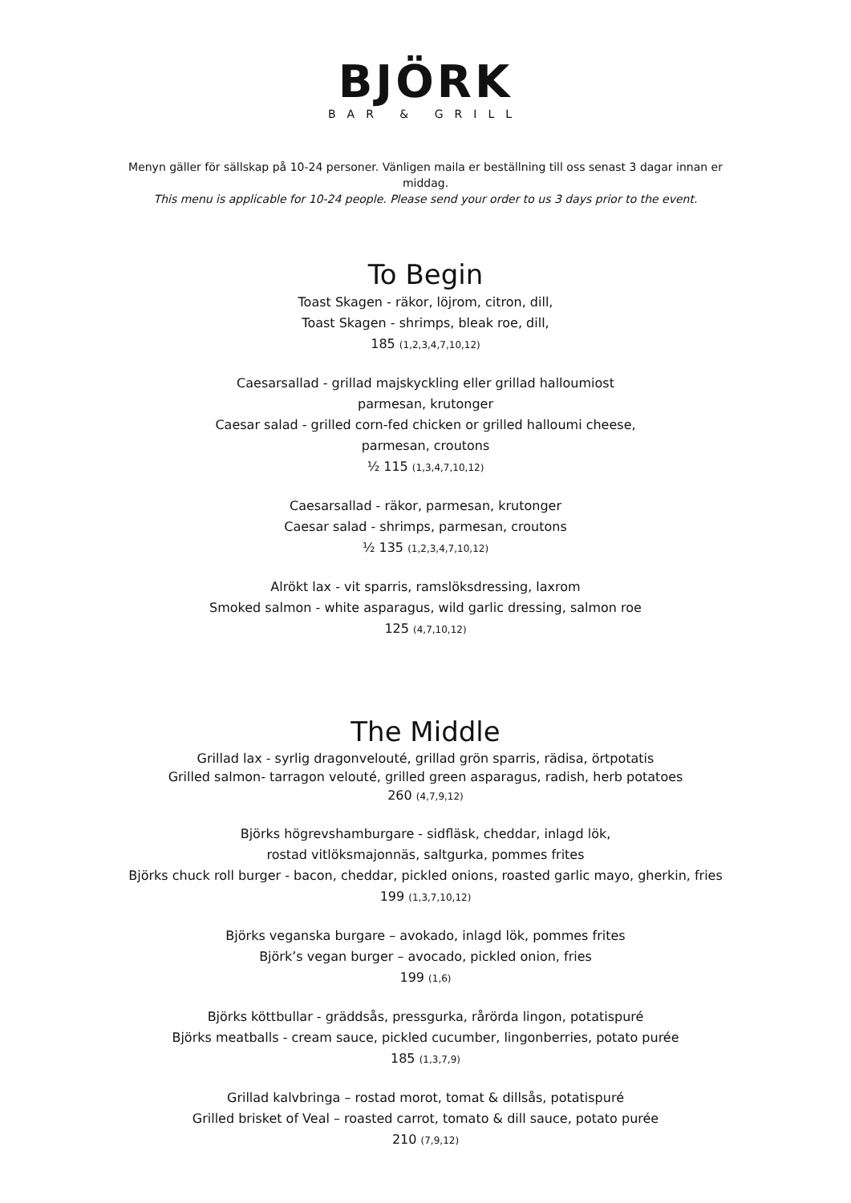BJÖRK
BAR & GRILL
Menyn gäller för sällskap på 10-24 personer. Vänligen maila er beställning till oss senast 3 dagar innan er middag.
This menu is applicable for 10-24 people. Please send your order to us 3 days prior to the event.
To Begin
Toast Skagen - räkor, löjrom, citron, dill,
Toast Skagen - shrimps, bleak roe, dill,
185 (1,2,3,4,7,10,12)
Caesarsallad - grillad majskyckling eller grillad halloumiost
parmesan, krutonger
Caesar salad - grilled corn-fed chicken or grilled halloumi cheese,
parmesan, croutons
½ 115 (1,3,4,7,10,12)
Caesarsallad - räkor, parmesan, krutonger
Caesar salad - shrimps, parmesan, croutons
½ 135 (1,2,3,4,7,10,12)
Alrökt lax - vit sparris, ramslöksdressing, laxrom
Smoked salmon - white asparagus, wild garlic dressing, salmon roe
125 (4,7,10,12)
The Middle
Grillad lax - syrlig dragonvelouté, grillad grön sparris, rädisa, örtpotatis
Grilled salmon- tarragon velouté, grilled green asparagus, radish, herb potatoes
260 (4,7,9,12)
Björks högrevshamburgare - sidfläsk, cheddar, inlagd lök,
rostad vitlöksmajonnäs, saltgurka, pommes frites
Björks chuck roll burger - bacon, cheddar, pickled onions, roasted garlic mayo, gherkin, fries
199 (1,3,7,10,12)
Björks veganska burgare – avokado, inlagd lök, pommes frites
Björk’s vegan burger – avocado, pickled onion, fries
199 (1,6)
Björks köttbullar - gräddsås, pressgurka, rårörda lingon, potatispuré
Björks meatballs - cream sauce, pickled cucumber, lingonberries, potato purée
185 (1,3,7,9)
Grillad kalvbringa – rostad morot, tomat & dillsås, potatispuré
Grilled brisket of Veal – roasted carrot, tomato & dill sauce, potato purée
210 (7,9,12)